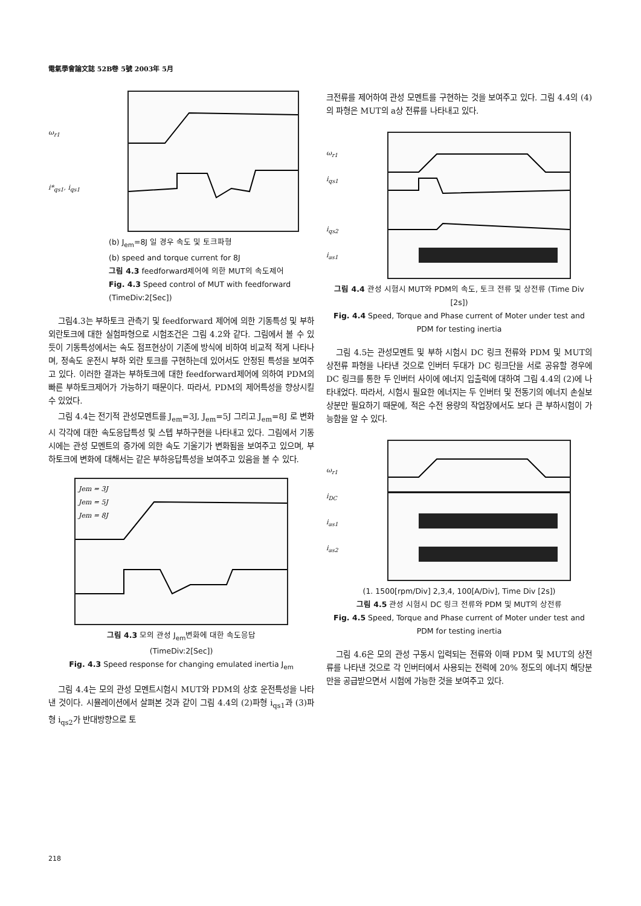電氣學會論文誌 52B卷 5號 2003年 5月
ω<sub>r1</sub>
i*<sub>qs1</sub>, i<sub>qs1</sub>
(b) J<sub>em</sub>=8J 일 경우 속도 및 토크파형
(b) speed and torque current for 8J
그림 4.3 feedforward제어에 의한 MUT의 속도제어
Fig. 4.3 Speed control of MUT with feedforward
(TimeDiv:2[Sec])
그림4.3는 부하토크 관측기 및 feedforward 제어에 의한 기동특성 및 부하외란토크에 대한 실험파형으로 시험조건은 그림 4.2와 같다. 그림에서 볼 수 있듯이 기동특성에서는 속도 점프현상이 기존에 방식에 비하여 비교적 적게 나타나며, 정속도 운전시 부하 외란 토크를 구현하는데 있어서도 안정된 특성을 보여주고 있다. 이러한 결과는 부하토크에 대한 feedforward제어에 의하여 PDM의 빠른 부하토크제어가 가능하기 때문이다. 따라서, PDM의 제어특성을 향상시킬 수 있었다.
그림 4.4는 전기적 관성모멘트를 J<sub>em</sub>=3J, J<sub>em</sub>=5J 그리고 J<sub>em</sub>=8J 로 변화시 각각에 대한 속도응답특성 및 스텝 부하구현을 나타내고 있다. 그림에서 기동시에는 관성 모멘트의 증가에 의한 속도 기울기가 변화됨을 보여주고 있으며, 부하토크에 변화에 대해서는 같은 부하응답특성을 보여주고 있음을 볼 수 있다.
Jem = 3J
Jem = 5J
Jem = 8J
그림 4.3 모의 관성 J<sub>em</sub>변화에 대한 속도응답
(TimeDiv:2[Sec])
Fig. 4.3 Speed response for changing emulated inertia J<sub>em</sub>
그림 4.4는 모의 관성 모멘트시험시 MUT와 PDM의 상호 운전특성을 나타낸 것이다. 시뮬레이션에서 살펴본 것과 같이 그림 4.4의 (2)파형 i<sub>qs1</sub>과 (3)파형 i<sub>qs2</sub>가 반대방향으로 토
크전류를 제어하여 관성 모멘트를 구현하는 것을 보여주고 있다. 그림 4.4의 (4)의 파형은 MUT의 a상 전류를 나타내고 있다.
ω<sub>r1</sub>
i<sub>qs1</sub>
i<sub>qs2</sub>
i<sub>as1</sub>
그림 4.4 관성 시험시 MUT와 PDM의 속도, 토크 전류 및 상전류 (Time Div [2s])
Fig. 4.4 Speed, Torque and Phase current of Moter under test and PDM for testing inertia
그림 4.5는 관성모멘트 및 부하 시험시 DC 링크 전류와 PDM 및 MUT의 상전류 파형을 나타낸 것으로 인버터 두대가 DC 링크단을 서로 공유할 경우에 DC 링크를 통한 두 인버터 사이에 에너지 입출력에 대하여 그림 4.4의 (2)에 나타내었다. 따라서, 시험시 필요한 에너지는 두 인버터 및 전동기의 에너지 손실보상분만 필요하기 때문에, 적은 수전 용량의 작업장에서도 보다 큰 부하시험이 가능함을 알 수 있다.
ω<sub>r1</sub>
i<sub>DC</sub>
i<sub>as1</sub>
i<sub>as2</sub>
(1. 1500[rpm/Div] 2,3,4, 100[A/Div], Time Div [2s])
그림 4.5 관성 시험시 DC 링크 전류와 PDM 및 MUT의 상전류
Fig. 4.5 Speed, Torque and Phase current of Moter under test and PDM for testing inertia
그림 4.6은 모의 관성 구동시 입력되는 전류와 이때 PDM 및 MUT의 상전류를 나타낸 것으로 각 인버터에서 사용되는 전력에 20% 정도의 에너지 해당분만을 공급받으면서 시험에 가능한 것을 보여주고 있다.
218